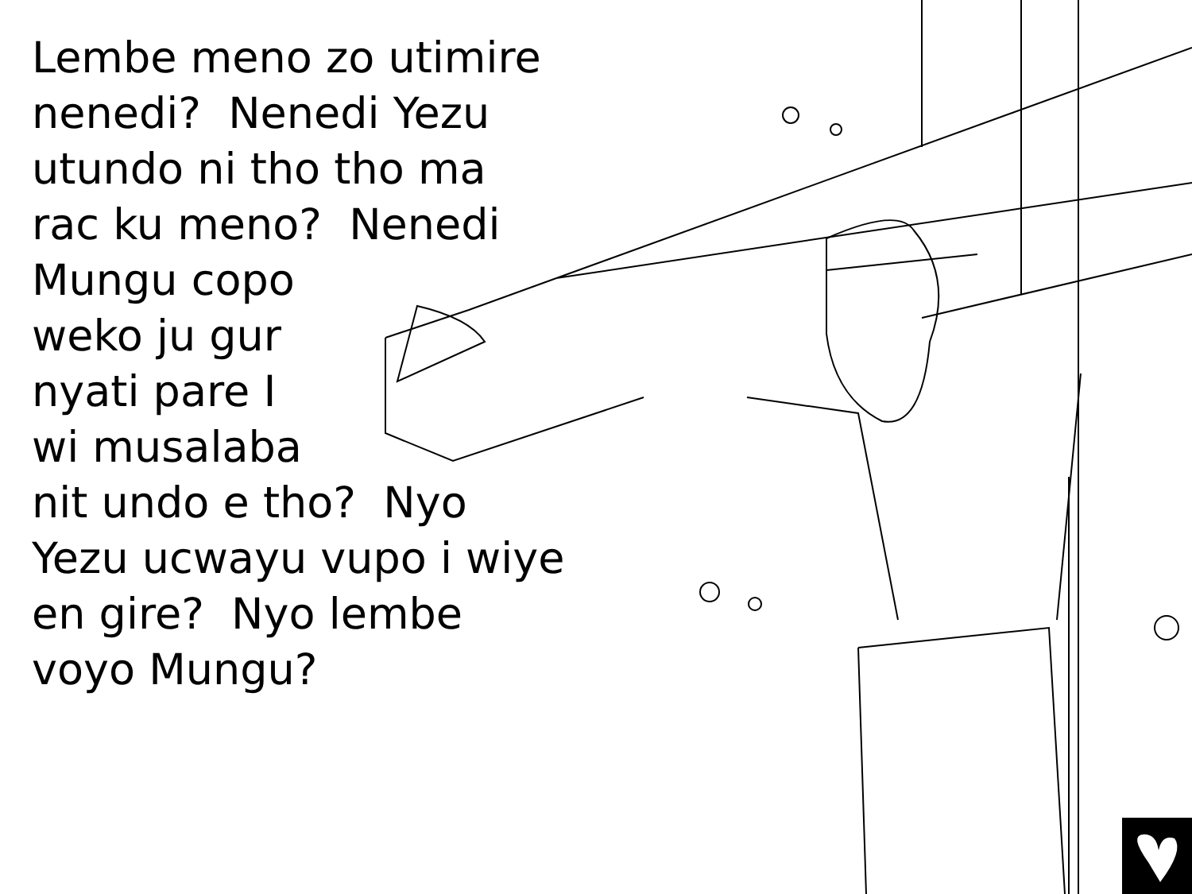Lembe meno zo utimire
nenedi? Nenedi Yezu
utundo ni tho tho ma
rac ku meno? Nenedi
Mungu copo
weko ju gur
nyati pare I
wi musalaba
nit undo e tho? Nyo
Yezu ucwayu vupo i wiye
en gire? Nyo lembe
voyo Mungu?